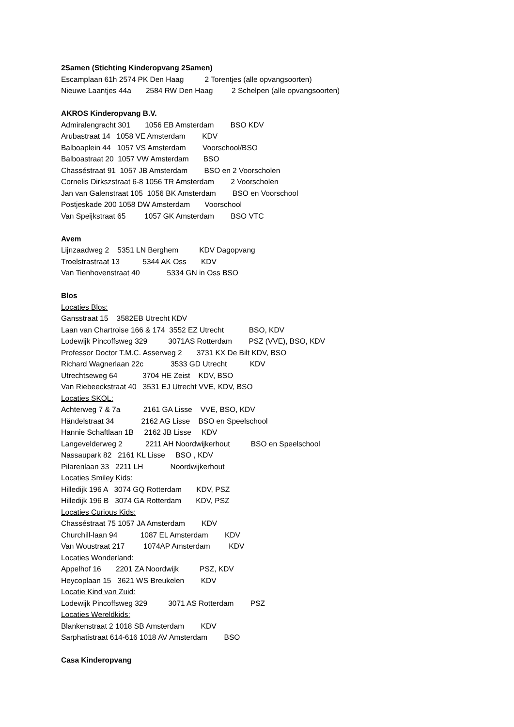2Samen (Stichting Kinderopvang 2Samen)
Escamplaan 61h 2574 PK Den Haag 2 Torentjes (alle opvangsoorten)
Nieuwe Laantjes 44a 2584 RW Den Haag 2 Schelpen (alle opvangsoorten)
AKROS Kinderopvang B.V.
Admiralengracht 301 1056 EB Amsterdam BSO KDV
Arubastraat 14 1058 VE Amsterdam KDV
Balboaplein 44 1057 VS Amsterdam Voorschool/BSO
Balboastraat 20 1057 VW Amsterdam BSO
Chasséstraat 91 1057 JB Amsterdam BSO en 2 Voorscholen
Cornelis Dirkszstraat 6-8 1056 TR Amsterdam 2 Voorscholen
Jan van Galenstraat 105 1056 BK Amsterdam BSO en Voorschool
Postjeskade 200 1058 DW Amsterdam Voorschool
Van Speijkstraat 65 1057 GK Amsterdam BSO VTC
Avem
Lijnzaadweg 2 5351 LN Berghem KDV Dagopvang
Troelstrastraat 13 5344 AK Oss KDV
Van Tienhovenstraat 40 5334 GN in Oss BSO
Blos
Locaties Blos:
Gansstraat 15 3582EB Utrecht KDV
Laan van Chartroise 166 & 174 3552 EZ Utrecht BSO, KDV
Lodewijk Pincoffsweg 329 3071AS Rotterdam PSZ (VVE), BSO, KDV
Professor Doctor T.M.C. Asserweg 2 3731 KX De Bilt KDV, BSO
Richard Wagnerlaan 22c 3533 GD Utrecht KDV
Utrechtseweg 64 3704 HE Zeist KDV, BSO
Van Riebeeckstraat 40 3531 EJ Utrecht VVE, KDV, BSO
Locaties SKOL:
Achterweg 7 & 7a 2161 GA Lisse VVE, BSO, KDV
Händelstraat 34 2162 AG Lisse BSO en Speelschool
Hannie Schaftlaan 1B 2162 JB Lisse KDV
Langevelderweg 2 2211 AH Noordwijkerhout BSO en Speelschool
Nassaupark 82 2161 KL Lisse BSO , KDV
Pilarenlaan 33 2211 LH Noordwijkerhout
Locaties Smiley Kids:
Hilledijk 196 A 3074 GQ Rotterdam KDV, PSZ
Hilledijk 196 B 3074 GA Rotterdam KDV, PSZ
Locaties Curious Kids:
Chasséstraat 75 1057 JA Amsterdam KDV
Churchill-laan 94 1087 EL Amsterdam KDV
Van Woustraat 217 1074AP Amsterdam KDV
Locaties Wonderland:
Appelhof 16 2201 ZA Noordwijk PSZ, KDV
Heycoplaan 15 3621 WS Breukelen KDV
Locatie Kind van Zuid:
Lodewijk Pincoffsweg 329 3071 AS Rotterdam PSZ
Locaties Wereldkids:
Blankenstraat 2 1018 SB Amsterdam KDV
Sarphatistraat 614-616 1018 AV Amsterdam BSO
Casa Kinderopvang